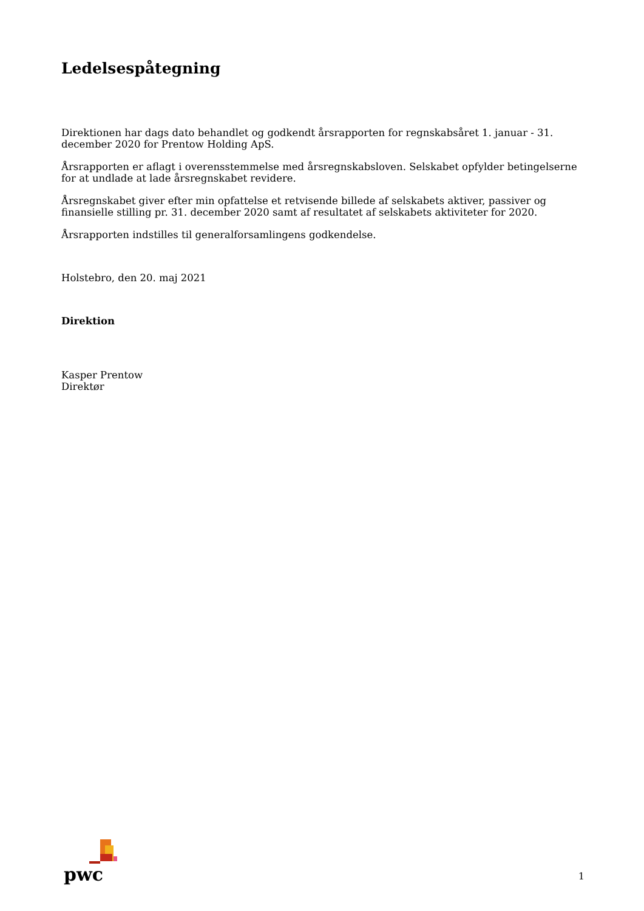Ledelsespåtegning
Direktionen har dags dato behandlet og godkendt årsrapporten for regnskabsåret 1. januar - 31. december 2020 for Prentow Holding ApS.
Årsrapporten er aflagt i overensstemmelse med årsregnskabsloven. Selskabet opfylder betingelserne for at undlade at lade årsregnskabet revidere.
Årsregnskabet giver efter min opfattelse et retvisende billede af selskabets aktiver, passiver og finansielle stilling pr. 31. december 2020 samt af resultatet af selskabets aktiviteter for 2020.
Årsrapporten indstilles til generalforsamlingens godkendelse.
Holstebro, den 20. maj 2021
Direktion
Kasper Prentow
Direktør
pwc
1